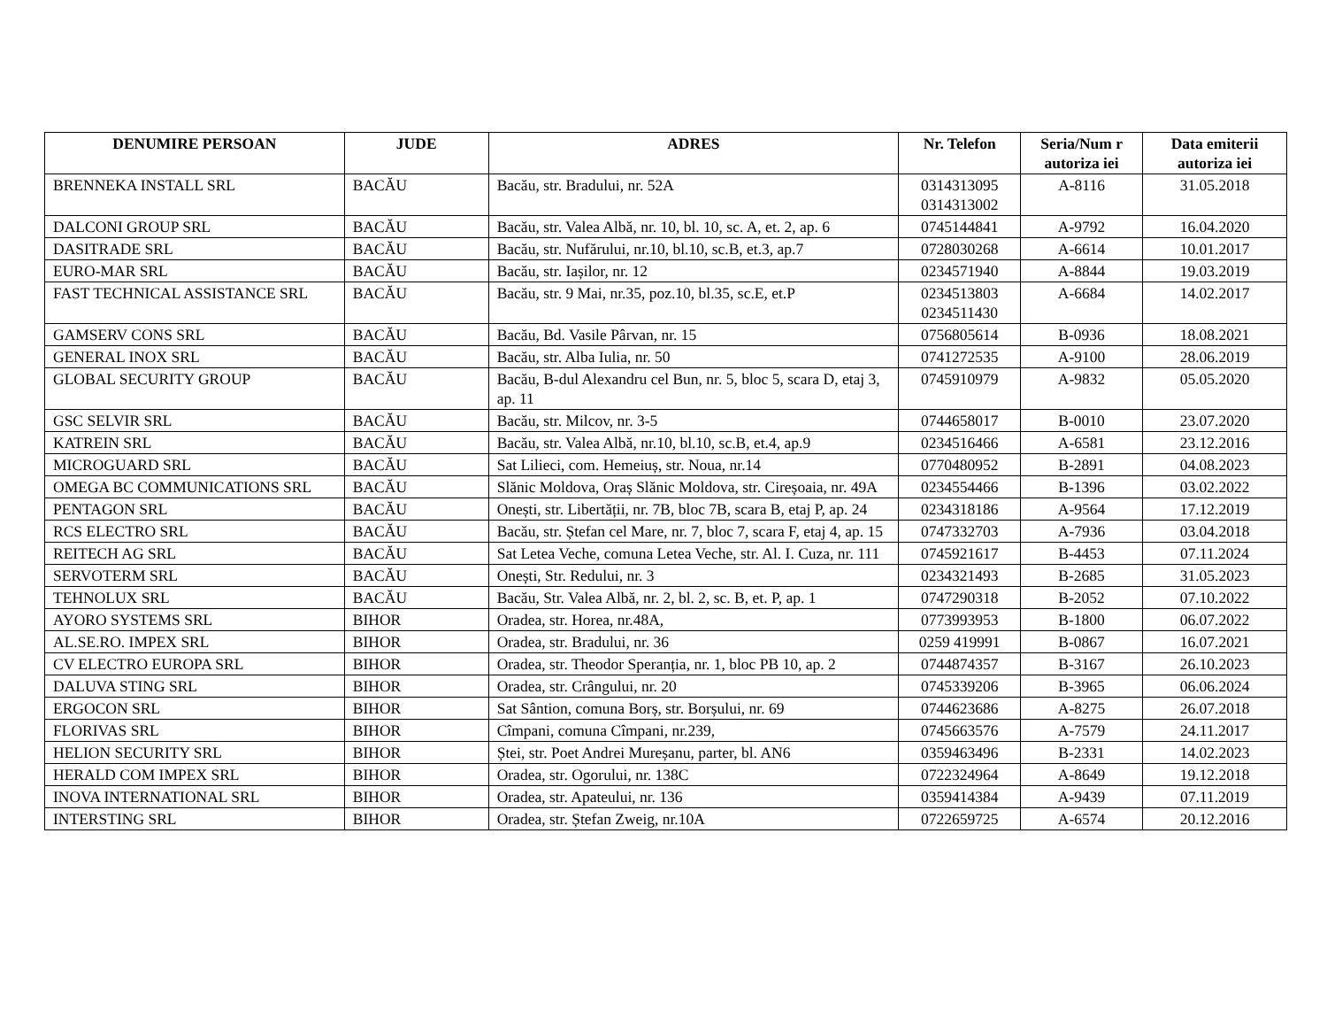| DENUMIRE PERSOAN | JUDE | ADRES | Nr. Telefon | Seria/Num r autoriza iei | Data emiterii autoriza iei |
| --- | --- | --- | --- | --- | --- |
| BRENNEKA INSTALL SRL | BACĂU | Bacău, str. Bradului, nr. 52A | 0314313095 0314313002 | A-8116 | 31.05.2018 |
| DALCONI GROUP SRL | BACĂU | Bacău, str. Valea Albă, nr. 10, bl. 10, sc. A, et. 2, ap. 6 | 0745144841 | A-9792 | 16.04.2020 |
| DASITRADE SRL | BACĂU | Bacău, str. Nufărului, nr.10, bl.10, sc.B, et.3, ap.7 | 0728030268 | A-6614 | 10.01.2017 |
| EURO-MAR SRL | BACĂU | Bacău, str. Iașilor, nr. 12 | 0234571940 | A-8844 | 19.03.2019 |
| FAST TECHNICAL ASSISTANCE SRL | BACĂU | Bacău, str. 9 Mai, nr.35, poz.10, bl.35, sc.E, et.P | 0234513803 0234511430 | A-6684 | 14.02.2017 |
| GAMSERV CONS SRL | BACĂU | Bacău, Bd. Vasile Pârvan, nr. 15 | 0756805614 | B-0936 | 18.08.2021 |
| GENERAL INOX SRL | BACĂU | Bacău, str. Alba Iulia, nr. 50 | 0741272535 | A-9100 | 28.06.2019 |
| GLOBAL SECURITY GROUP | BACĂU | Bacău, B-dul Alexandru cel Bun, nr. 5, bloc 5, scara D, etaj 3, ap. 11 | 0745910979 | A-9832 | 05.05.2020 |
| GSC SELVIR SRL | BACĂU | Bacău, str. Milcov, nr. 3-5 | 0744658017 | B-0010 | 23.07.2020 |
| KATREIN SRL | BACĂU | Bacău, str. Valea Albă, nr.10, bl.10, sc.B, et.4, ap.9 | 0234516466 | A-6581 | 23.12.2016 |
| MICROGUARD SRL | BACĂU | Sat Lilieci, com. Hemeiuș, str. Noua, nr.14 | 0770480952 | B-2891 | 04.08.2023 |
| OMEGA BC COMMUNICATIONS SRL | BACĂU | Slănic Moldova, Oraș Slănic Moldova, str. Cireșoaia, nr. 49A | 0234554466 | B-1396 | 03.02.2022 |
| PENTAGON SRL | BACĂU | Onești, str. Libertății, nr. 7B, bloc 7B, scara B, etaj P, ap. 24 | 0234318186 | A-9564 | 17.12.2019 |
| RCS ELECTRO SRL | BACĂU | Bacău, str. Ștefan cel Mare, nr. 7, bloc 7, scara F, etaj 4, ap. 15 | 0747332703 | A-7936 | 03.04.2018 |
| REITECH AG SRL | BACĂU | Sat Letea Veche, comuna Letea Veche, str. Al. I. Cuza, nr. 111 | 0745921617 | B-4453 | 07.11.2024 |
| SERVOTERM SRL | BACĂU | Onești, Str. Redului, nr. 3 | 0234321493 | B-2685 | 31.05.2023 |
| TEHNOLUX SRL | BACĂU | Bacău, Str. Valea Albă, nr. 2, bl. 2, sc. B, et. P, ap. 1 | 0747290318 | B-2052 | 07.10.2022 |
| AYORO SYSTEMS SRL | BIHOR | Oradea, str. Horea, nr.48A, | 0773993953 | B-1800 | 06.07.2022 |
| AL.SE.RO. IMPEX SRL | BIHOR | Oradea, str. Bradului, nr. 36 | 0259 419991 | B-0867 | 16.07.2021 |
| CV ELECTRO EUROPA SRL | BIHOR | Oradea, str. Theodor Speranția, nr. 1, bloc PB 10, ap. 2 | 0744874357 | B-3167 | 26.10.2023 |
| DALUVA STING SRL | BIHOR | Oradea, str. Crângului, nr. 20 | 0745339206 | B-3965 | 06.06.2024 |
| ERGOCON SRL | BIHOR | Sat Sântion, comuna Borș, str. Borșului, nr. 69 | 0744623686 | A-8275 | 26.07.2018 |
| FLORIVAS SRL | BIHOR | Cîmpani, comuna Cîmpani, nr.239, | 0745663576 | A-7579 | 24.11.2017 |
| HELION SECURITY SRL | BIHOR | Ștei, str. Poet Andrei Mureșanu, parter, bl. AN6 | 0359463496 | B-2331 | 14.02.2023 |
| HERALD COM IMPEX SRL | BIHOR | Oradea, str. Ogorului, nr. 138C | 0722324964 | A-8649 | 19.12.2018 |
| INOVA INTERNATIONAL SRL | BIHOR | Oradea, str. Apateului, nr. 136 | 0359414384 | A-9439 | 07.11.2019 |
| INTERSTING SRL | BIHOR | Oradea, str. Ștefan Zweig, nr.10A | 0722659725 | A-6574 | 20.12.2016 |